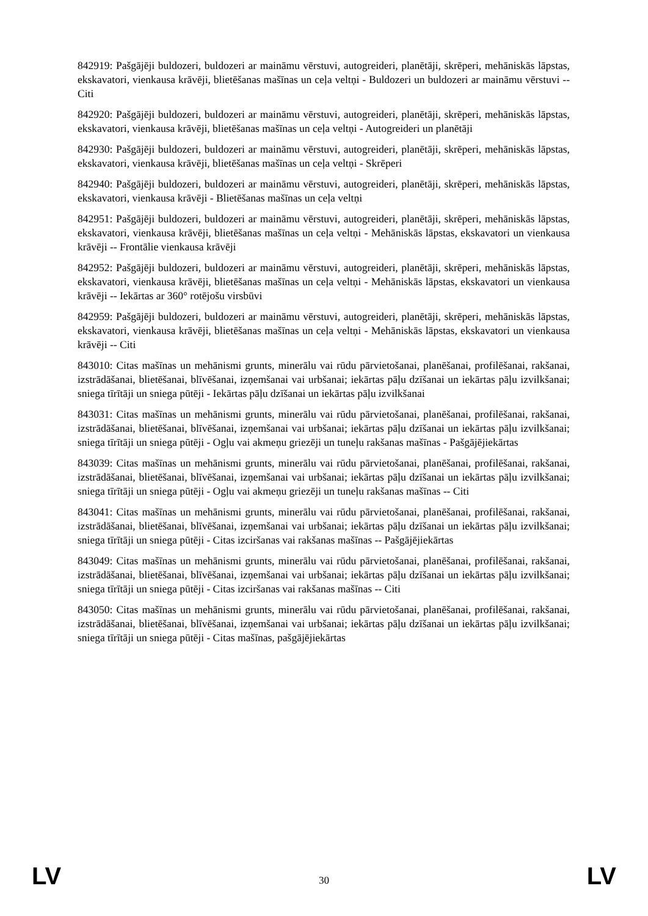842919: Pašgājēji buldozeri, buldozeri ar maināmu vērstuvi, autogreideri, planētāji, skrēperi, mehāniskās lāpstas, ekskavatori, vienkausa krāvēji, blietēšanas mašīnas un ceļa veltņi - Buldozeri un buldozeri ar maināmu vērstuvi -- Citi
842920: Pašgājēji buldozeri, buldozeri ar maināmu vērstuvi, autogreideri, planētāji, skrēperi, mehāniskās lāpstas, ekskavatori, vienkausa krāvēji, blietēšanas mašīnas un ceļa veltņi - Autogreideri un planētāji
842930: Pašgājēji buldozeri, buldozeri ar maināmu vērstuvi, autogreideri, planētāji, skrēperi, mehāniskās lāpstas, ekskavatori, vienkausa krāvēji, blietēšanas mašīnas un ceļa veltņi - Skrēperi
842940: Pašgājēji buldozeri, buldozeri ar maināmu vērstuvi, autogreideri, planētāji, skrēperi, mehāniskās lāpstas, ekskavatori, vienkausa krāvēji - Blietēšanas mašīnas un ceļa veltņi
842951: Pašgājēji buldozeri, buldozeri ar maināmu vērstuvi, autogreideri, planētāji, skrēperi, mehāniskās lāpstas, ekskavatori, vienkausa krāvēji, blietēšanas mašīnas un ceļa veltņi - Mehāniskās lāpstas, ekskavatori un vienkausa krāvēji -- Frontālie vienkausa krāvēji
842952: Pašgājēji buldozeri, buldozeri ar maināmu vērstuvi, autogreideri, planētāji, skrēperi, mehāniskās lāpstas, ekskavatori, vienkausa krāvēji, blietēšanas mašīnas un ceļa veltņi - Mehāniskās lāpstas, ekskavatori un vienkausa krāvēji -- Iekārtas ar 360° rotējošu virsbūvi
842959: Pašgājēji buldozeri, buldozeri ar maināmu vērstuvi, autogreideri, planētāji, skrēperi, mehāniskās lāpstas, ekskavatori, vienkausa krāvēji, blietēšanas mašīnas un ceļa veltņi - Mehāniskās lāpstas, ekskavatori un vienkausa krāvēji -- Citi
843010: Citas mašīnas un mehānismi grunts, minerālu vai rūdu pārvietošanai, planēšanai, profilēšanai, rakšanai, izstrādāšanai, blietēšanai, blīvēšanai, izņemšanai vai urbšanai; iekārtas pāļu dzīšanai un iekārtas pāļu izvilkšanai; sniega tīrītāji un sniega pūtēji - Iekārtas pāļu dzīšanai un iekārtas pāļu izvilkšanai
843031: Citas mašīnas un mehānismi grunts, minerālu vai rūdu pārvietošanai, planēšanai, profilēšanai, rakšanai, izstrādāšanai, blietēšanai, blīvēšanai, izņemšanai vai urbšanai; iekārtas pāļu dzīšanai un iekārtas pāļu izvilkšanai; sniega tīrītāji un sniega pūtēji - Ogļu vai akmeņu griezēji un tuneļu rakšanas mašīnas - Pašgājējiekārtas
843039: Citas mašīnas un mehānismi grunts, minerālu vai rūdu pārvietošanai, planēšanai, profilēšanai, rakšanai, izstrādāšanai, blietēšanai, blīvēšanai, izņemšanai vai urbšanai; iekārtas pāļu dzīšanai un iekārtas pāļu izvilkšanai; sniega tīrītāji un sniega pūtēji - Ogļu vai akmeņu griezēji un tuneļu rakšanas mašīnas -- Citi
843041: Citas mašīnas un mehānismi grunts, minerālu vai rūdu pārvietošanai, planēšanai, profilēšanai, rakšanai, izstrādāšanai, blietēšanai, blīvēšanai, izņemšanai vai urbšanai; iekārtas pāļu dzīšanai un iekārtas pāļu izvilkšanai; sniega tīrītāji un sniega pūtēji - Citas izciršanas vai rakšanas mašīnas -- Pašgājējiekārtas
843049: Citas mašīnas un mehānismi grunts, minerālu vai rūdu pārvietošanai, planēšanai, profilēšanai, rakšanai, izstrādāšanai, blietēšanai, blīvēšanai, izņemšanai vai urbšanai; iekārtas pāļu dzīšanai un iekārtas pāļu izvilkšanai; sniega tīrītāji un sniega pūtēji - Citas izciršanas vai rakšanas mašīnas -- Citi
843050: Citas mašīnas un mehānismi grunts, minerālu vai rūdu pārvietošanai, planēšanai, profilēšanai, rakšanai, izstrādāšanai, blietēšanai, blīvēšanai, izņemšanai vai urbšanai; iekārtas pāļu dzīšanai un iekārtas pāļu izvilkšanai; sniega tīrītāji un sniega pūtēji - Citas mašīnas, pašgājējiekārtas
LV 30 LV